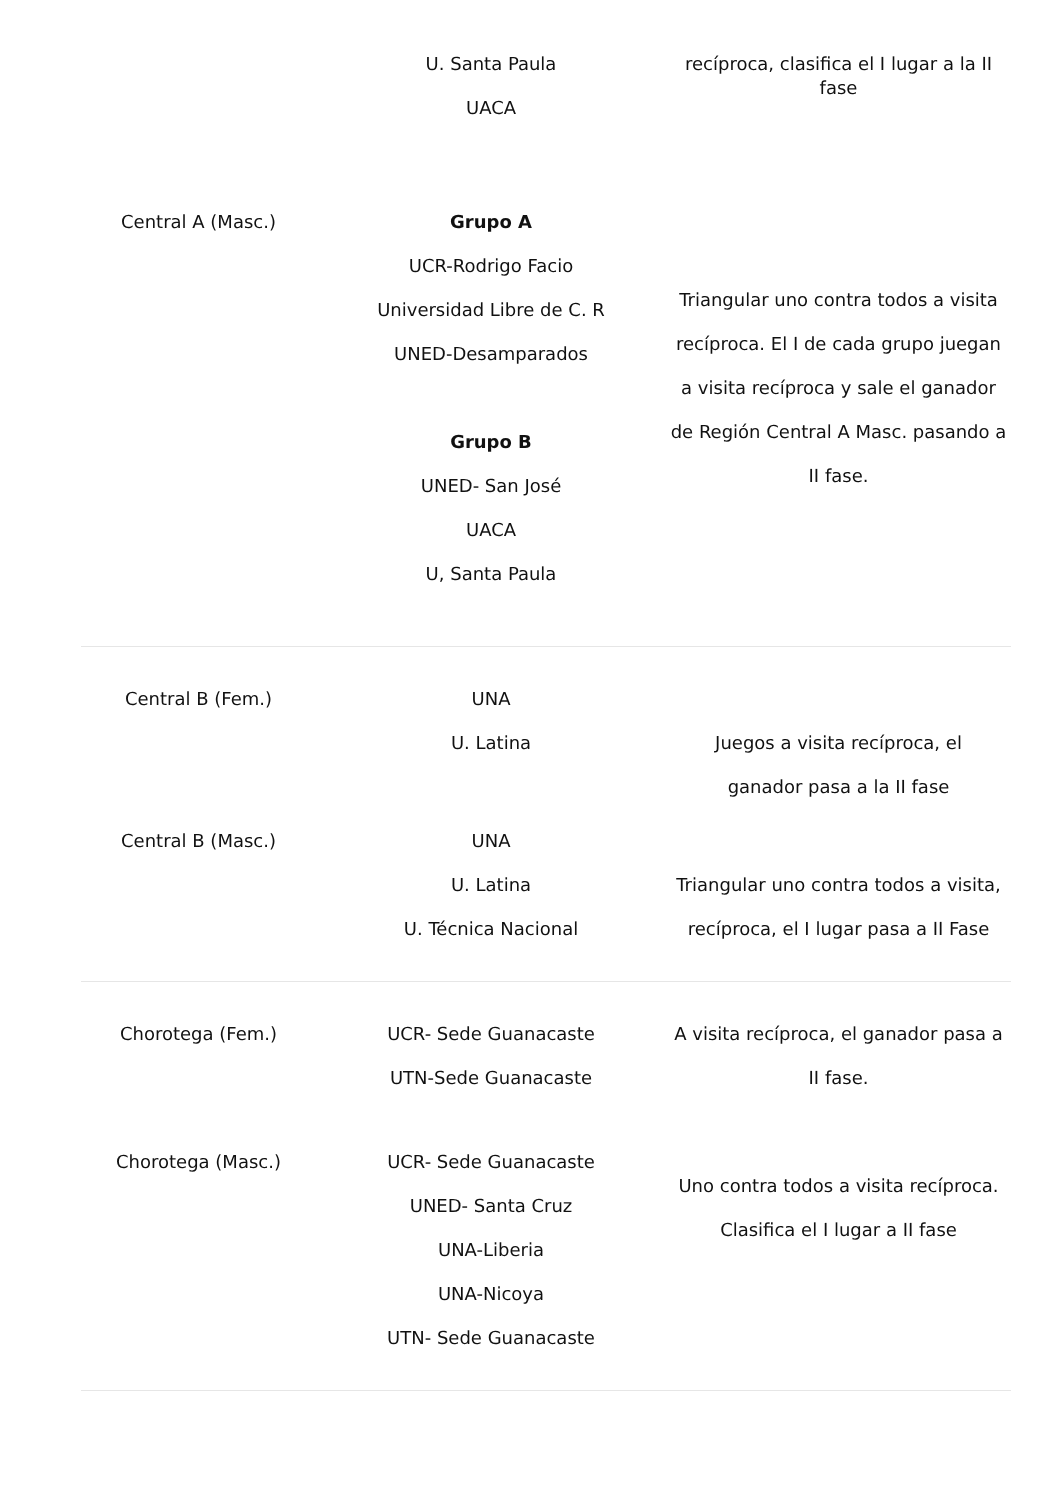| | U. Santa Paula UACA | recíproca, clasifica el I lugar a la II fase |
| Central A (Masc.) | Grupo A UCR-Rodrigo Facio Universidad Libre de C. R UNED-Desamparados Grupo B UNED- San José UACA U, Santa Paula | Triangular uno contra todos a visita recíproca. El I de cada grupo juegan a visita recíproca y sale el ganador de Región Central A Masc. pasando a II fase. |
| Central B (Fem.) | UNA U. Latina | Juegos a visita recíproca, el ganador pasa a la II fase |
| Central B (Masc.) | UNA U. Latina U. Técnica Nacional | Triangular uno contra todos a visita, recíproca, el I lugar pasa a II Fase |
| Chorotega (Fem.) | UCR- Sede Guanacaste UTN-Sede Guanacaste | A visita recíproca, el ganador pasa a II fase. |
| Chorotega (Masc.) | UCR- Sede Guanacaste UNED- Santa Cruz UNA-Liberia UNA-Nicoya UTN- Sede Guanacaste | Uno contra todos a visita recíproca. Clasifica el I lugar a II fase |